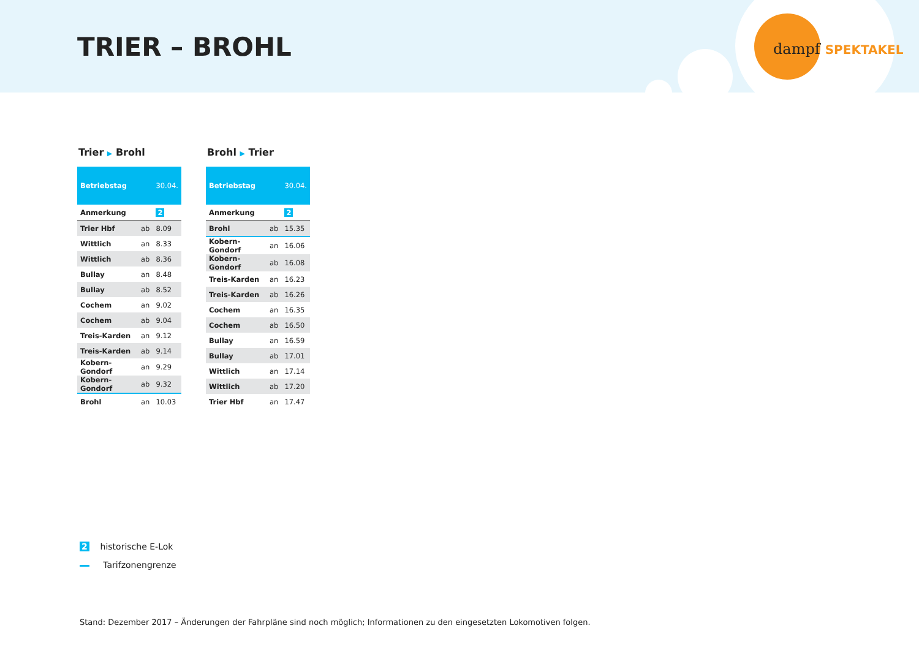TRIER – BROHL dampf SPEKTAKEL
Trier ▶ Brohl
| Betriebstag | | 30.04. |
| --- | --- | --- |
| Anmerkung | | 2 |
| Trier Hbf | ab | 8.09 |
| Wittlich | an | 8.33 |
| Wittlich | ab | 8.36 |
| Bullay | an | 8.48 |
| Bullay | ab | 8.52 |
| Cochem | an | 9.02 |
| Cochem | ab | 9.04 |
| Treis-Karden | an | 9.12 |
| Treis-Karden | ab | 9.14 |
| Kobern-Gondorf | an | 9.29 |
| Kobern-Gondorf | ab | 9.32 |
| Brohl | an | 10.03 |
Brohl ▶ Trier
| Betriebstag | | 30.04. |
| --- | --- | --- |
| Anmerkung | | 2 |
| Brohl | ab | 15.35 |
| Kobern-Gondorf | an | 16.06 |
| Kobern-Gondorf | ab | 16.08 |
| Treis-Karden | an | 16.23 |
| Treis-Karden | ab | 16.26 |
| Cochem | an | 16.35 |
| Cochem | ab | 16.50 |
| Bullay | an | 16.59 |
| Bullay | ab | 17.01 |
| Wittlich | an | 17.14 |
| Wittlich | ab | 17.20 |
| Trier Hbf | an | 17.47 |
2 historische E-Lok
Tarifzonengrenze
Stand: Dezember 2017 – Änderungen der Fahrpläne sind noch möglich; Informationen zu den eingesetzten Lokomotiven folgen.